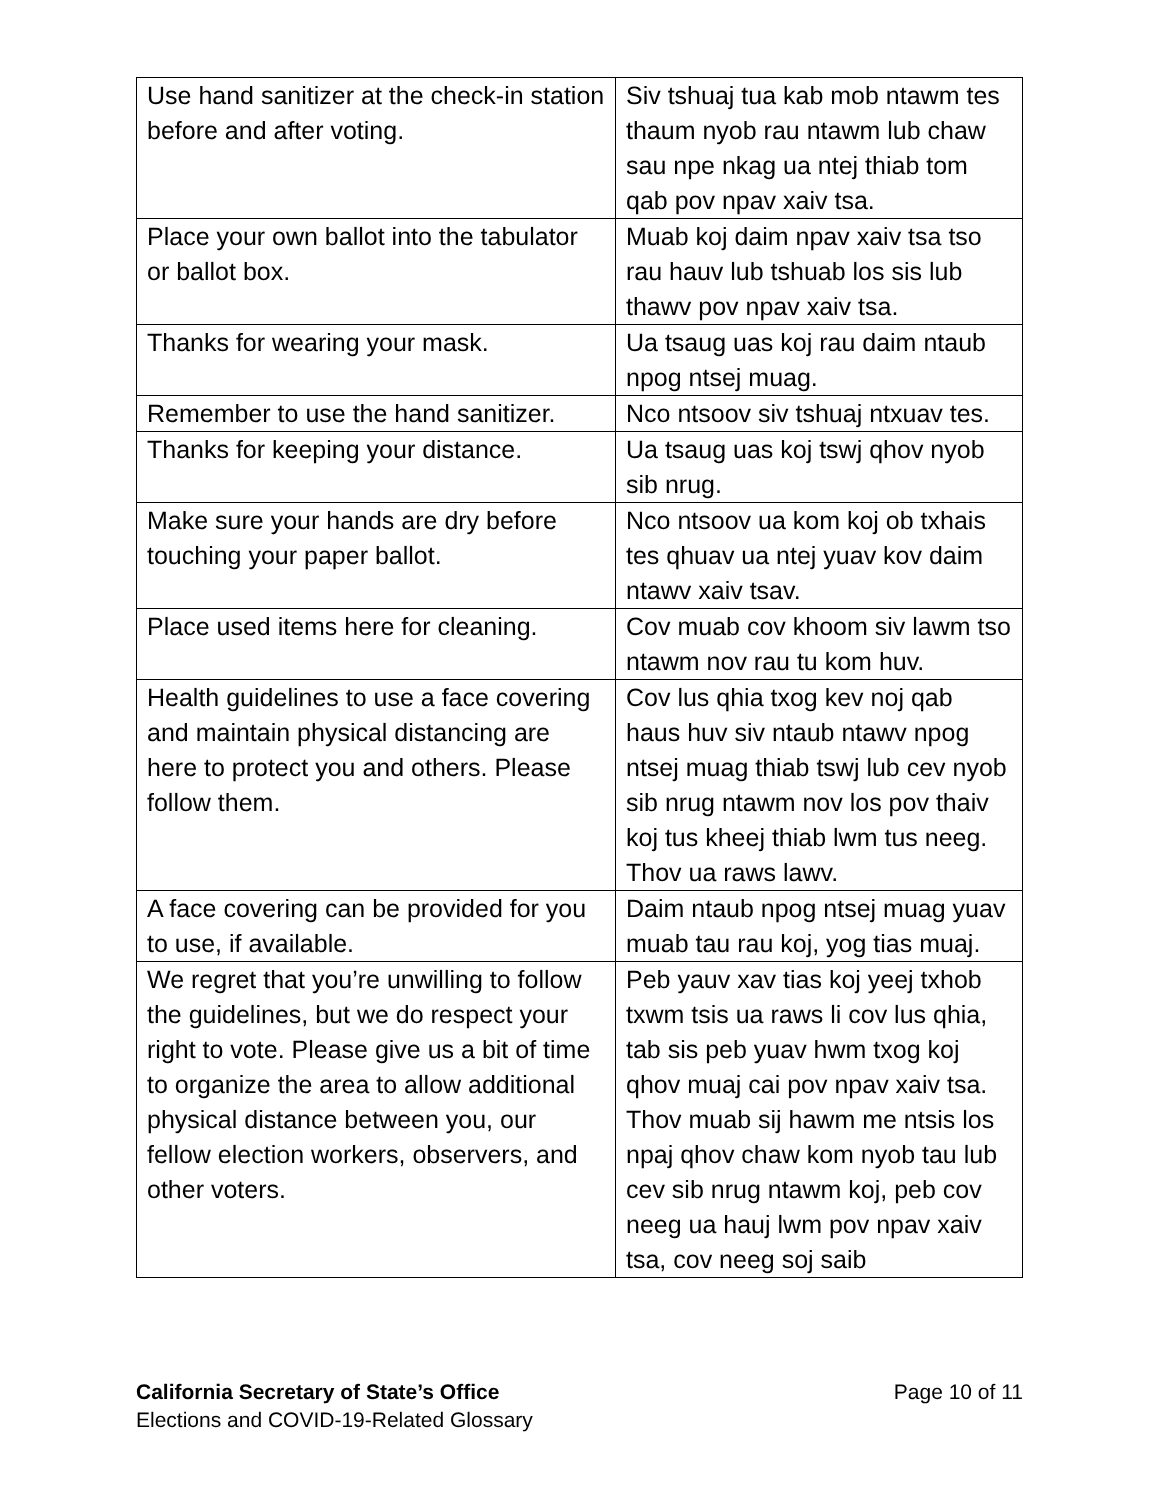| Use hand sanitizer at the check-in station before and after voting. | Siv tshuaj tua kab mob ntawm tes thaum nyob rau ntawm lub chaw sau npe nkag ua ntej thiab tom qab pov npav xaiv tsa. |
| Place your own ballot into the tabulator or ballot box. | Muab koj daim npav xaiv tsa tso rau hauv lub tshuab los sis lub thawv pov npav xaiv tsa. |
| Thanks for wearing your mask. | Ua tsaug uas koj rau daim ntaub npog ntsej muag. |
| Remember to use the hand sanitizer. | Nco ntsoov siv tshuaj ntxuav tes. |
| Thanks for keeping your distance. | Ua tsaug uas koj tswj qhov nyob sib nrug. |
| Make sure your hands are dry before touching your paper ballot. | Nco ntsoov ua kom koj ob txhais tes qhuav ua ntej yuav kov daim ntawv xaiv tsav. |
| Place used items here for cleaning. | Cov muab cov khoom siv lawm tso ntawm nov rau tu kom huv. |
| Health guidelines to use a face covering and maintain physical distancing are here to protect you and others. Please follow them. | Cov lus qhia txog kev noj qab haus huv siv ntaub ntawv npog ntsej muag thiab tswj lub cev nyob sib nrug ntawm nov los pov thaiv koj tus kheej thiab lwm tus neeg. Thov ua raws lawv. |
| A face covering can be provided for you to use, if available. | Daim ntaub npog ntsej muag yuav muab tau rau koj, yog tias muaj. |
| We regret that you’re unwilling to follow the guidelines, but we do respect your right to vote. Please give us a bit of time to organize the area to allow additional physical distance between you, our fellow election workers, observers, and other voters. | Peb yauv xav tias koj yeej txhob txwm tsis ua raws li cov lus qhia, tab sis peb yuav hwm txog koj qhov muaj cai pov npav xaiv tsa. Thov muab sij hawm me ntsis los npaj qhov chaw kom nyob tau lub cev sib nrug ntawm koj, peb cov neeg ua hauj lwm pov npav xaiv tsa, cov neeg soj saib |
California Secretary of State’s Office Page 10 of 11
Elections and COVID-19-Related Glossary